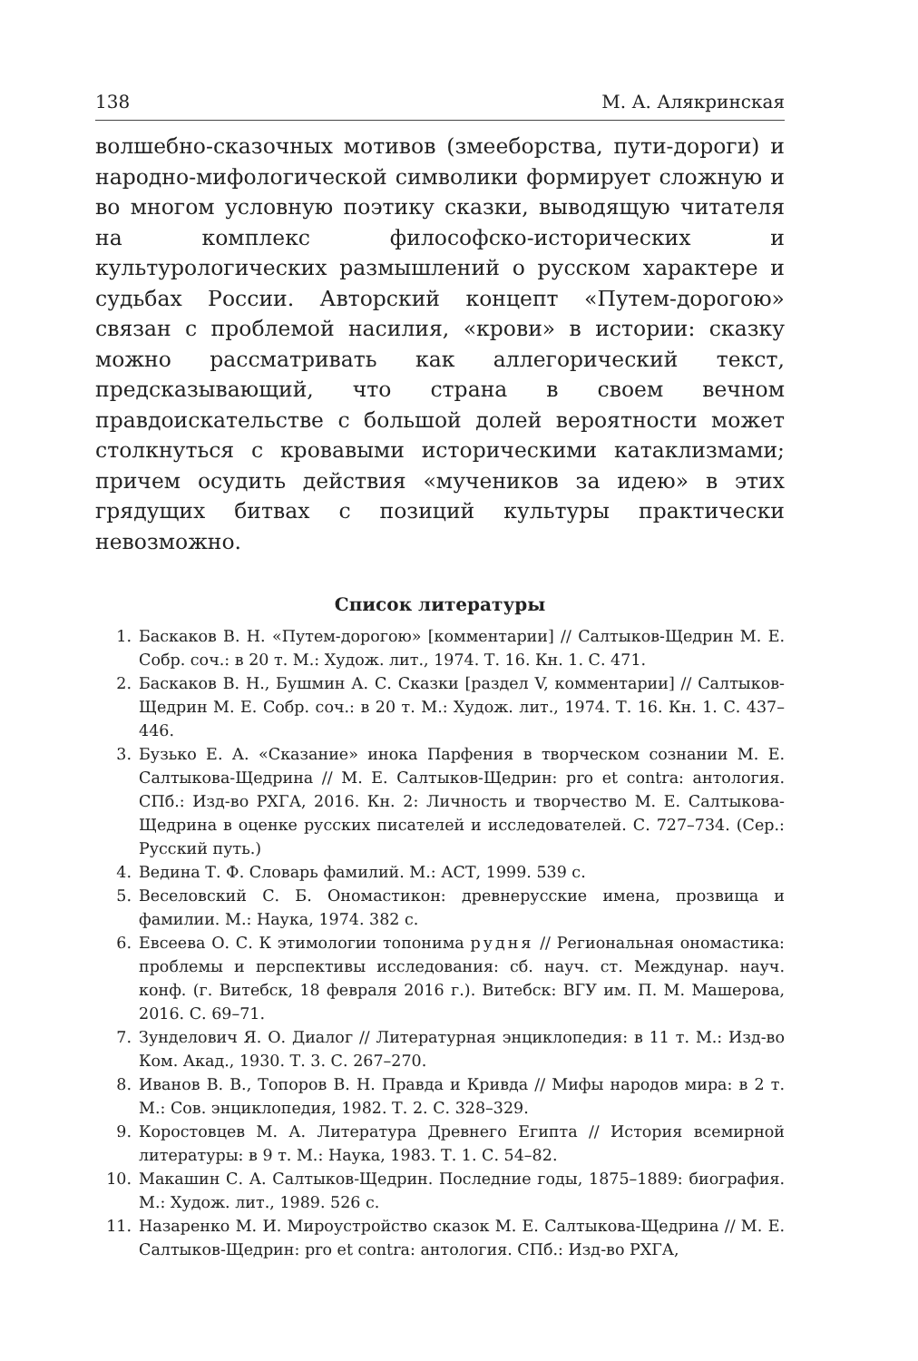138 М. А. Алякринская
волшебно-сказочных мотивов (змееборства, пути-дороги) и народно-мифологической символики формирует сложную и во многом условную поэтику сказки, выводящую читателя на комплекс философско-исторических и культурологических размышлений о русском характере и судьбах России. Авторский концепт «Путем-дорогою» связан с проблемой насилия, «крови» в истории: сказку можно рассматривать как аллегорический текст, предсказывающий, что страна в своем вечном правдоискательстве с большой долей вероятности может столкнуться с кровавыми историческими катаклизмами; причем осудить действия «мучеников за идею» в этих грядущих битвах с позиций культуры практически невозможно.
Список литературы
1. Баскаков В. Н. «Путем-дорогою» [комментарии] // Салтыков-Щедрин М. Е. Собр. соч.: в 20 т. М.: Худож. лит., 1974. Т. 16. Кн. 1. С. 471.
2. Баскаков В. Н., Бушмин А. С. Сказки [раздел V, комментарии] // Салтыков-Щедрин М. Е. Собр. соч.: в 20 т. М.: Худож. лит., 1974. Т. 16. Кн. 1. С. 437–446.
3. Бузько Е. А. «Сказание» инока Парфения в творческом сознании М. Е. Салтыкова-Щедрина // М. Е. Салтыков-Щедрин: pro et contra: антология. СПб.: Изд-во РХГА, 2016. Кн. 2: Личность и творчество М. Е. Салтыкова-Щедрина в оценке русских писателей и исследователей. С. 727–734. (Сер.: Русский путь.)
4. Ведина Т. Ф. Словарь фамилий. М.: АСТ, 1999. 539 с.
5. Веселовский С. Б. Ономастикон: древнерусские имена, прозвища и фамилии. М.: Наука, 1974. 382 с.
6. Евсеева О. С. К этимологии топонима рудня // Региональная ономастика: проблемы и перспективы исследования: сб. науч. ст. Междунар. науч. конф. (г. Витебск, 18 февраля 2016 г.). Витебск: ВГУ им. П. М. Машерова, 2016. С. 69–71.
7. Зунделович Я. О. Диалог // Литературная энциклопедия: в 11 т. М.: Изд-во Ком. Акад., 1930. Т. 3. С. 267–270.
8. Иванов В. В., Топоров В. Н. Правда и Кривда // Мифы народов мира: в 2 т. М.: Сов. энциклопедия, 1982. Т. 2. С. 328–329.
9. Коростовцев М. А. Литература Древнего Египта // История всемирной литературы: в 9 т. М.: Наука, 1983. Т. 1. С. 54–82.
10. Макашин С. А. Салтыков-Щедрин. Последние годы, 1875–1889: биография. М.: Худож. лит., 1989. 526 с.
11. Назаренко М. И. Мироустройство сказок М. Е. Салтыкова-Щедрина // М. Е. Салтыков-Щедрин: pro et contra: антология. СПб.: Изд-во РХГА,